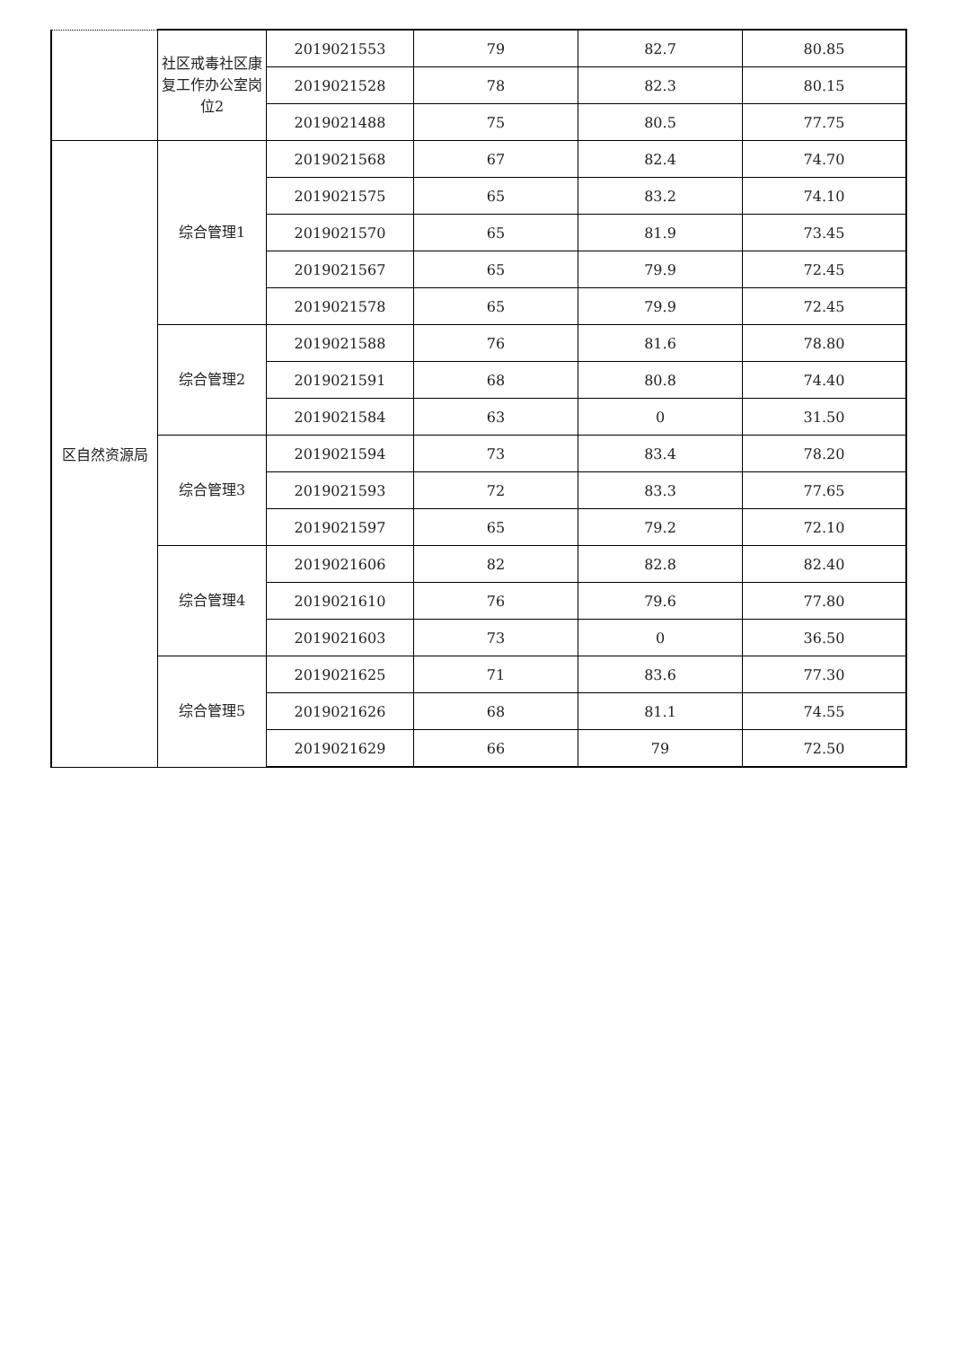| | 社区戒毒社区康复工作办公室岗位2 | 2019021553 | 79 | 82.7 | 80.85 |
| | | 2019021528 | 78 | 82.3 | 80.15 |
| | | 2019021488 | 75 | 80.5 | 77.75 |
| 区自然资源局 | 综合管理1 | 2019021568 | 67 | 82.4 | 74.70 |
| | | 2019021575 | 65 | 83.2 | 74.10 |
| | | 2019021570 | 65 | 81.9 | 73.45 |
| | | 2019021567 | 65 | 79.9 | 72.45 |
| | | 2019021578 | 65 | 79.9 | 72.45 |
| | 综合管理2 | 2019021588 | 76 | 81.6 | 78.80 |
| | | 2019021591 | 68 | 80.8 | 74.40 |
| | | 2019021584 | 63 | 0 | 31.50 |
| | 综合管理3 | 2019021594 | 73 | 83.4 | 78.20 |
| | | 2019021593 | 72 | 83.3 | 77.65 |
| | | 2019021597 | 65 | 79.2 | 72.10 |
| | 综合管理4 | 2019021606 | 82 | 82.8 | 82.40 |
| | | 2019021610 | 76 | 79.6 | 77.80 |
| | | 2019021603 | 73 | 0 | 36.50 |
| | 综合管理5 | 2019021625 | 71 | 83.6 | 77.30 |
| | | 2019021626 | 68 | 81.1 | 74.55 |
| | | 2019021629 | 66 | 79 | 72.50 |